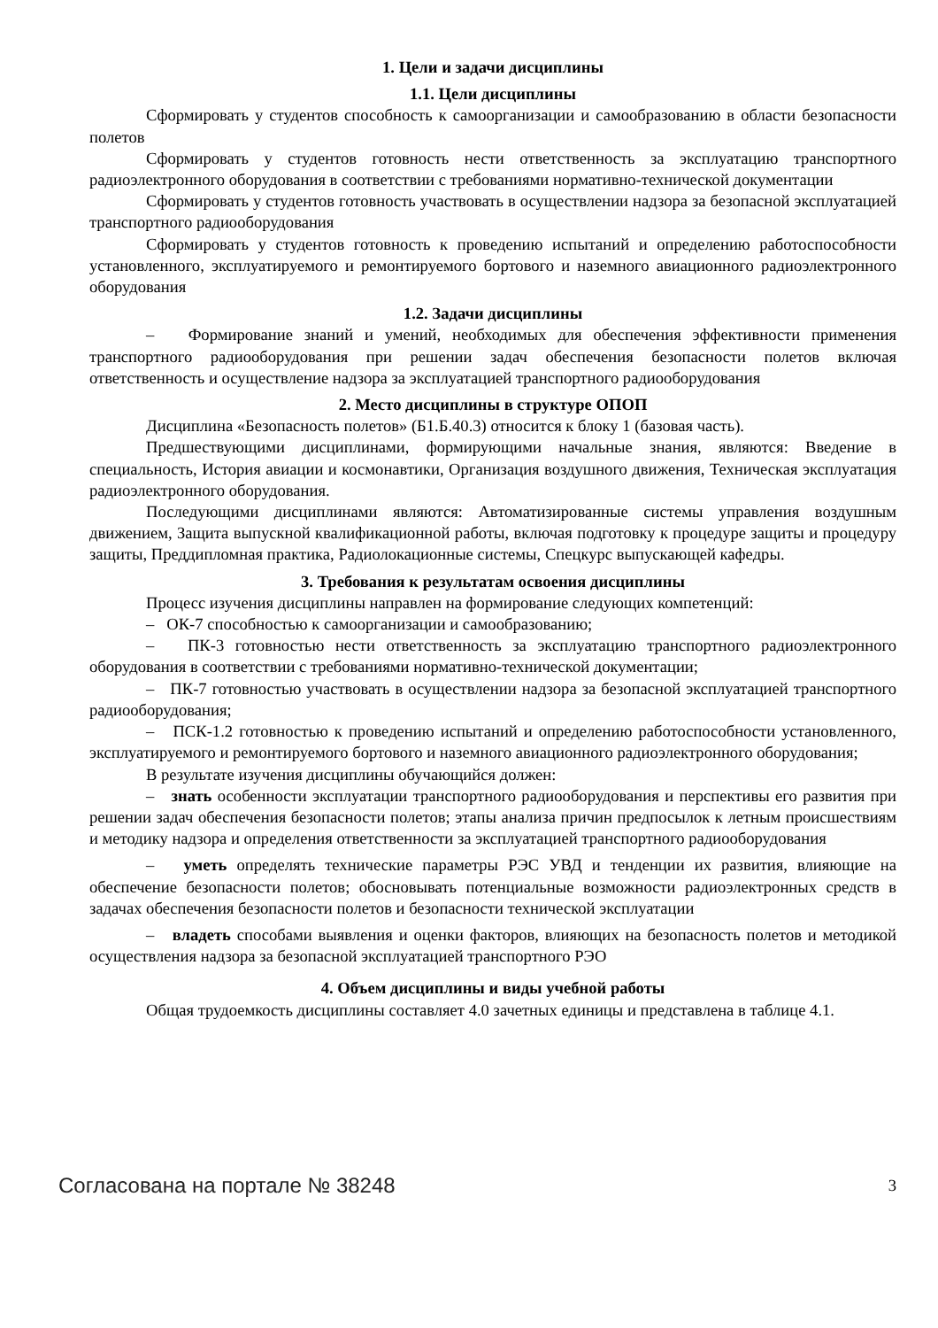1. Цели и задачи дисциплины
1.1. Цели дисциплины
Сформировать у студентов способность к самоорганизации и самообразованию в области безопасности полетов
Сформировать у студентов готовность нести ответственность за эксплуатацию транспортного радиоэлектронного оборудования в соответствии с требованиями нормативно-технической документации
Сформировать у студентов готовность участвовать в осуществлении надзора за безопасной эксплуатацией транспортного радиооборудования
Сформировать у студентов готовность к проведению испытаний и определению работоспособности установленного, эксплуатируемого и ремонтируемого бортового и наземного авиационного радиоэлектронного оборудования
1.2. Задачи дисциплины
– Формирование знаний и умений, необходимых для обеспечения эффективности применения транспортного радиооборудования при решении задач обеспечения безопасности полетов включая ответственность и осуществление надзора за эксплуатацией транспортного радиооборудования
2. Место дисциплины в структуре ОПОП
Дисциплина «Безопасность полетов» (Б1.Б.40.3) относится к блоку 1 (базовая часть).
Предшествующими дисциплинами, формирующими начальные знания, являются: Введение в специальность, История авиации и космонавтики, Организация воздушного движения, Техническая эксплуатация радиоэлектронного оборудования.
Последующими дисциплинами являются: Автоматизированные системы управления воздушным движением, Защита выпускной квалификационной работы, включая подготовку к процедуре защиты и процедуру защиты, Преддипломная практика, Радиолокационные системы, Спецкурс выпускающей кафедры.
3. Требования к результатам освоения дисциплины
Процесс изучения дисциплины направлен на формирование следующих компетенций:
– ОК-7 способностью к самоорганизации и самообразованию;
– ПК-3 готовностью нести ответственность за эксплуатацию транспортного радиоэлектронного оборудования в соответствии с требованиями нормативно-технической документации;
– ПК-7 готовностью участвовать в осуществлении надзора за безопасной эксплуатацией транспортного радиооборудования;
– ПСК-1.2 готовностью к проведению испытаний и определению работоспособности установленного, эксплуатируемого и ремонтируемого бортового и наземного авиационного радиоэлектронного оборудования;
В результате изучения дисциплины обучающийся должен:
– знать особенности эксплуатации транспортного радиооборудования и перспективы его развития при решении задач обеспечения безопасности полетов; этапы анализа причин предпосылок к летным происшествиям и методику надзора и определения ответственности за эксплуатацией транспортного радиооборудования
– уметь определять технические параметры РЭС УВД и тенденции их развития, влияющие на обеспечение безопасности полетов; обосновывать потенциальные возможности радиоэлектронных средств в задачах обеспечения безопасности полетов и безопасности технической эксплуатации
– владеть способами выявления и оценки факторов, влияющих на безопасность полетов и методикой осуществления надзора за безопасной эксплуатацией транспортного РЭО
4. Объем дисциплины и виды учебной работы
Общая трудоемкость дисциплины составляет 4.0 зачетных единицы и представлена в таблице 4.1.
Согласована на портале № 38248 3